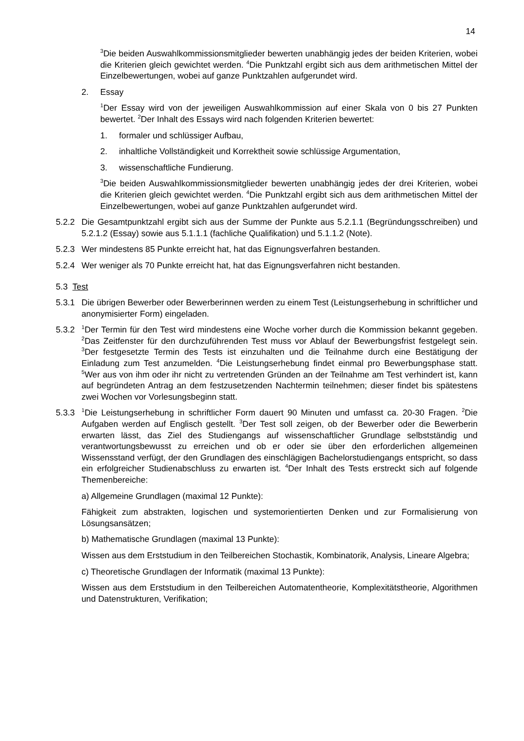14
<sup>3</sup> Die beiden Auswahlkommissionsmitglieder bewerten unabhängig jedes der beiden Kriterien, wobei die Kriterien gleich gewichtet werden. <sup>4</sup>Die Punktzahl ergibt sich aus dem arithmetischen Mittel der Einzelbewertungen, wobei auf ganze Punktzahlen aufgerundet wird.
2. Essay
<sup>1</sup> Der Essay wird von der jeweiligen Auswahlkommission auf einer Skala von 0 bis 27 Punkten bewertet. <sup>2</sup>Der Inhalt des Essays wird nach folgenden Kriterien bewertet:
1. formaler und schlüssiger Aufbau,
2. inhaltliche Vollständigkeit und Korrektheit sowie schlüssige Argumentation,
3. wissenschaftliche Fundierung.
<sup>3</sup> Die beiden Auswahlkommissionsmitglieder bewerten unabhängig jedes der drei Kriterien, wobei die Kriterien gleich gewichtet werden. <sup>4</sup>Die Punktzahl ergibt sich aus dem arithmetischen Mittel der Einzelbewertungen, wobei auf ganze Punktzahlen aufgerundet wird.
5.2.2 Die Gesamtpunktzahl ergibt sich aus der Summe der Punkte aus 5.2.1.1 (Begründungsschreiben) und 5.2.1.2 (Essay) sowie aus 5.1.1.1 (fachliche Qualifikation) und 5.1.1.2 (Note).
5.2.3 Wer mindestens 85 Punkte erreicht hat, hat das Eignungsverfahren bestanden.
5.2.4 Wer weniger als 70 Punkte erreicht hat, hat das Eignungsverfahren nicht bestanden.
5.3 Test
5.3.1 Die übrigen Bewerber oder Bewerberinnen werden zu einem Test (Leistungserhebung in schriftlicher und anonymisierter Form) eingeladen.
5.3.2<sup>1</sup>Der Termin für den Test wird mindestens eine Woche vorher durch die Kommission bekannt gegeben. <sup>2</sup>Das Zeitfenster für den durchzuführenden Test muss vor Ablauf der Bewerbungsfrist festgelegt sein. <sup>3</sup>Der festgesetzte Termin des Tests ist einzuhalten und die Teilnahme durch eine Bestätigung der Einladung zum Test anzumelden. <sup>4</sup>Die Leistungserhebung findet einmal pro Bewerbungsphase statt. <sup>5</sup>Wer aus von ihm oder ihr nicht zu vertretenden Gründen an der Teilnahme am Test verhindert ist, kann auf begründeten Antrag an dem festzusetzenden Nachtermin teilnehmen; dieser findet bis spätestens zwei Wochen vor Vorlesungsbeginn statt.
5.3.3<sup>1</sup>Die Leistungserhebung in schriftlicher Form dauert 90 Minuten und umfasst ca. 20-30 Fragen. <sup>2</sup>Die Aufgaben werden auf Englisch gestellt. <sup>3</sup>Der Test soll zeigen, ob der Bewerber oder die Bewerberin erwarten lässt, das Ziel des Studiengangs auf wissenschaftlicher Grundlage selbstständig und verantwortungsbewusst zu erreichen und ob er oder sie über den erforderlichen allgemeinen Wissensstand verfügt, der den Grundlagen des einschlägigen Bachelorstudiengangs entspricht, so dass ein erfolgreicher Studienabschluss zu erwarten ist. <sup>4</sup>Der Inhalt des Tests erstreckt sich auf folgende Themenbereiche:
a) Allgemeine Grundlagen (maximal 12 Punkte):
Fähigkeit zum abstrakten, logischen und systemorientierten Denken und zur Formalisierung von Lösungsansätzen;
b) Mathematische Grundlagen (maximal 13 Punkte):
Wissen aus dem Erststudium in den Teilbereichen Stochastik, Kombinatorik, Analysis, Lineare Algebra;
c) Theoretische Grundlagen der Informatik (maximal 13 Punkte):
Wissen aus dem Erststudium in den Teilbereichen Automatentheorie, Komplexitätstheorie, Algorithmen und Datenstrukturen, Verifikation;